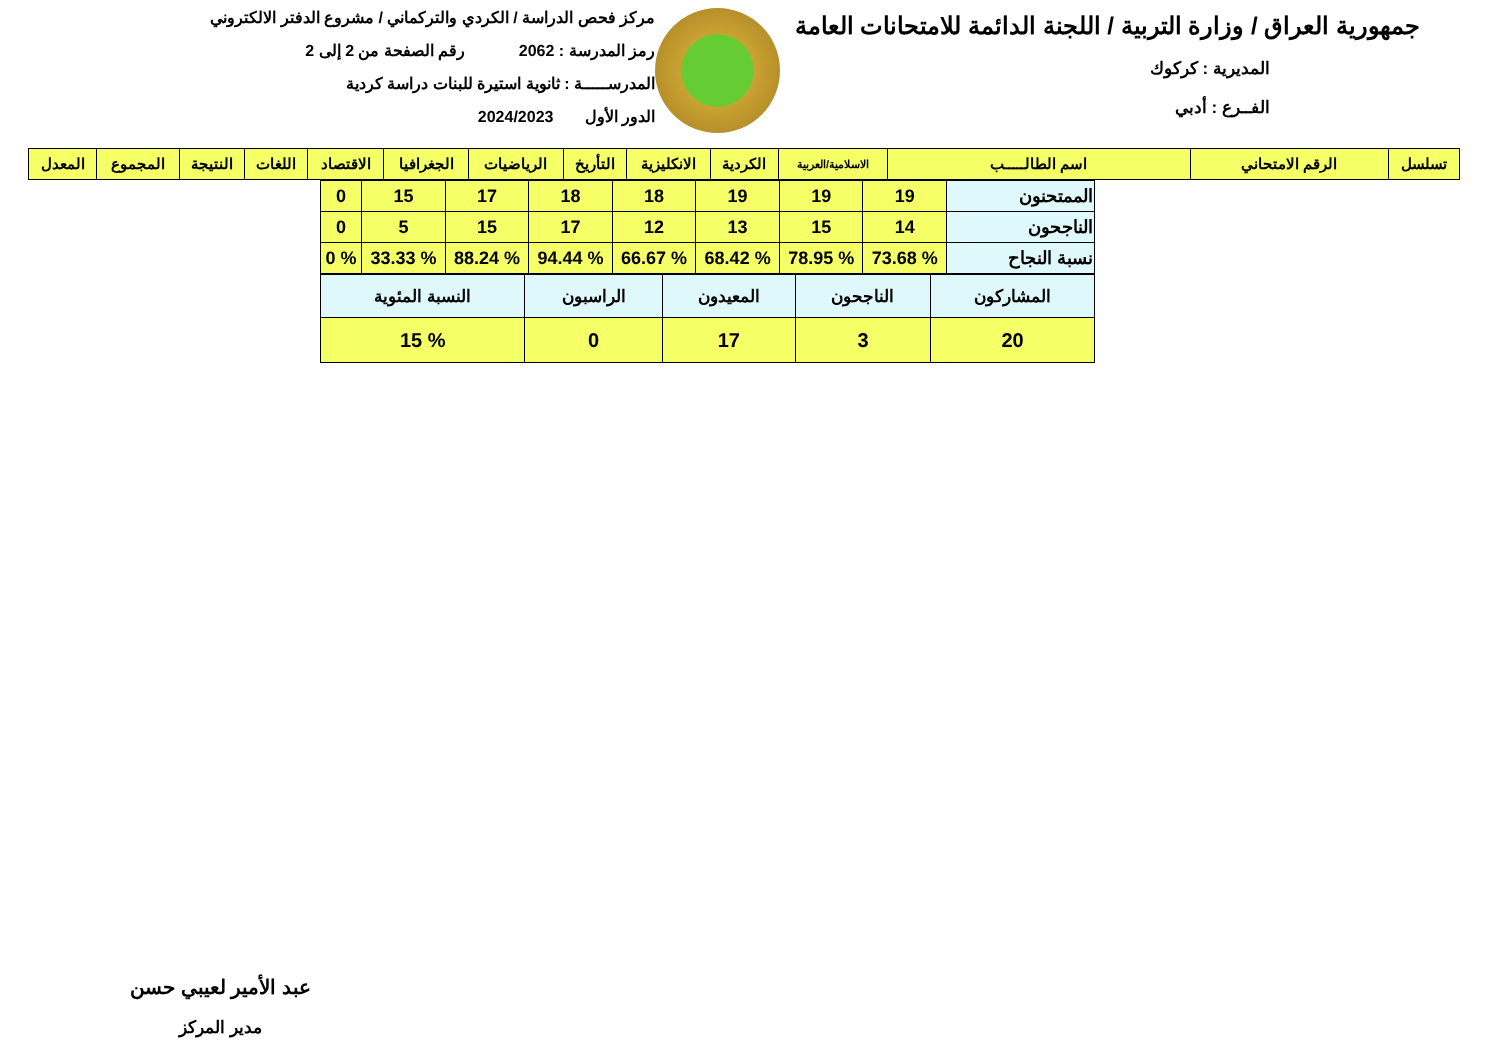جمهورية العراق / وزارة التربية / اللجنة الدائمة للامتحانات العامة
المديرية : كركوك
الفــرع : أدبي
مركز فحص الدراسة / الكردي والتركماني / مشروع الدفتر الالكتروني
رمز المدرسة : 2062 رقم الصفحة من 2 إلى 2
المدرســـــة : ثانوية استيرة للبنات دراسة كردية
الدور الأول 2024/2023
| تسلسل | الرقم الامتحاني | اسم الطالـــــب | الاسلامية/العربية | الكردية | الانكليزية | التأريخ | الرياضيات | الجغرافيا | الاقتصاد | اللغات | النتيجة | المجموع | المعدل |
| --- | --- | --- | --- | --- | --- | --- | --- | --- | --- | --- | --- | --- | --- |
| الممتحنون | 19 | 19 | 19 | 18 | 18 | 17 | 15 | 0 |
| الناجحون | 14 | 15 | 13 | 12 | 17 | 15 | 5 | 0 |
| نسبة النجاح | % 73.68 | % 78.95 | % 68.42 | % 66.67 | % 94.44 | % 88.24 | % 33.33 | % 0 |
| المشاركون | الناجحون | المعيدون | الراسبون | النسبة المئوية |
| 20 | 3 | 17 | 0 | % 15 |
عبد الأمير لعيبي حسن
مدير المركز